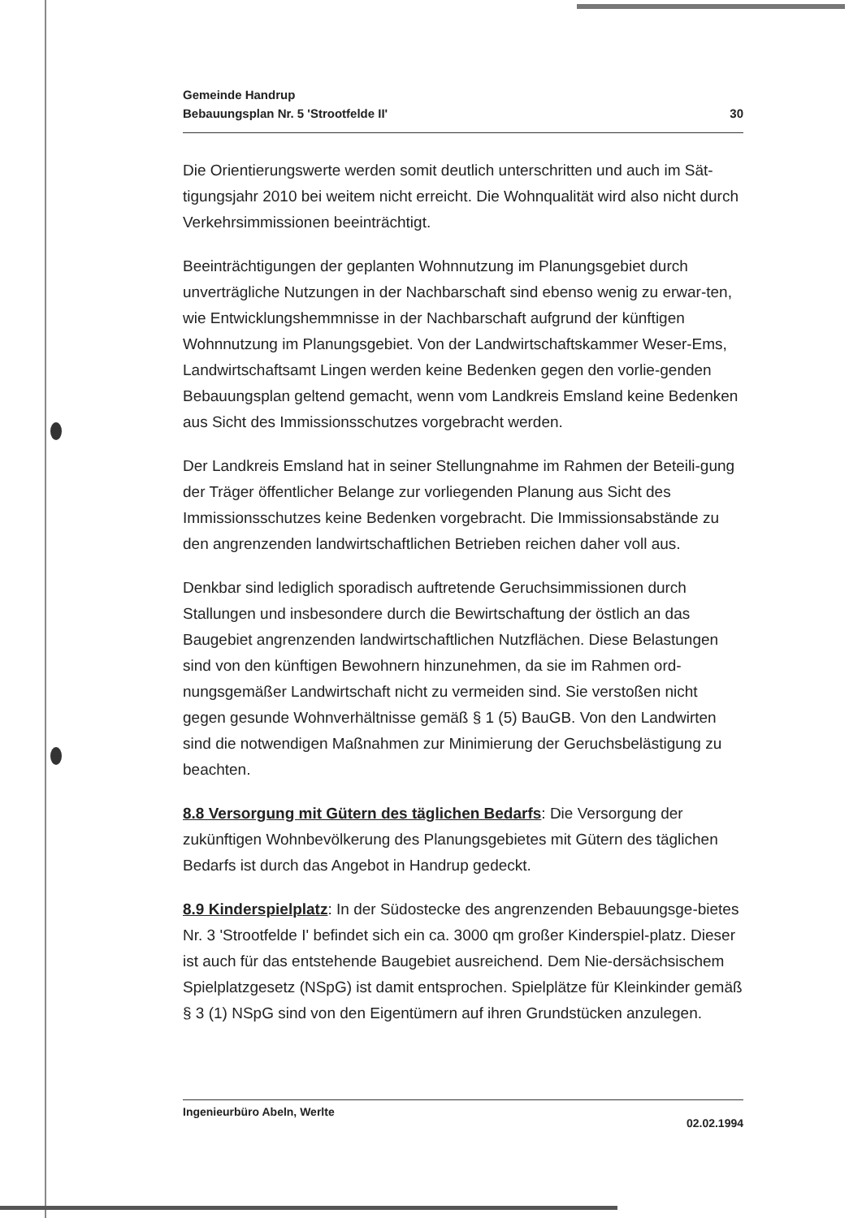Gemeinde Handrup
Bebauungsplan Nr. 5 'Strootfelde II'
30
Die Orientierungswerte werden somit deutlich unterschritten und auch im Sät-tigungsjahr 2010 bei weitem nicht erreicht. Die Wohnqualität wird also nicht durch Verkehrsimmissionen beeinträchtigt.
Beeinträchtigungen der geplanten Wohnnutzung im Planungsgebiet durch unverträgliche Nutzungen in der Nachbarschaft sind ebenso wenig zu erwar-ten, wie Entwicklungshemmnisse in der Nachbarschaft aufgrund der künftigen Wohnnutzung im Planungsgebiet. Von der Landwirtschaftskammer Weser-Ems, Landwirtschaftsamt Lingen werden keine Bedenken gegen den vorlie-genden Bebauungsplan geltend gemacht, wenn vom Landkreis Emsland keine Bedenken aus Sicht des Immissionsschutzes vorgebracht werden.
Der Landkreis Emsland hat in seiner Stellungnahme im Rahmen der Beteili-gung der Träger öffentlicher Belange zur vorliegenden Planung aus Sicht des Immissionsschutzes keine Bedenken vorgebracht. Die Immissionsabstände zu den angrenzenden landwirtschaftlichen Betrieben reichen daher voll aus.
Denkbar sind lediglich sporadisch auftretende Geruchsimmissionen durch Stallungen und insbesondere durch die Bewirtschaftung der östlich an das Baugebiet angrenzenden landwirtschaftlichen Nutzflächen. Diese Belastungen sind von den künftigen Bewohnern hinzunehmen, da sie im Rahmen ord-nungsgemäßer Landwirtschaft nicht zu vermeiden sind. Sie verstoßen nicht gegen gesunde Wohnverhältnisse gemäß § 1 (5) BauGB. Von den Landwirten sind die notwendigen Maßnahmen zur Minimierung der Geruchsbelästigung zu beachten.
8.8 Versorgung mit Gütern des täglichen Bedarfs: Die Versorgung der zukünftigen Wohnbevölkerung des Planungsgebietes mit Gütern des täglichen Bedarfs ist durch das Angebot in Handrup gedeckt.
8.9 Kinderspielplatz: In der Südostecke des angrenzenden Bebauungsge-bietes Nr. 3 'Strootfelde I' befindet sich ein ca. 3000 qm großer Kinderspiel-platz. Dieser ist auch für das entstehende Baugebiet ausreichend. Dem Nie-dersächsischem Spielplatzgesetz (NSpG) ist damit entsprochen. Spielplätze für Kleinkinder gemäß § 3 (1) NSpG sind von den Eigentümern auf ihren Grundstücken anzulegen.
Ingenieurbüro Abeln, Werlte
02.02.1994